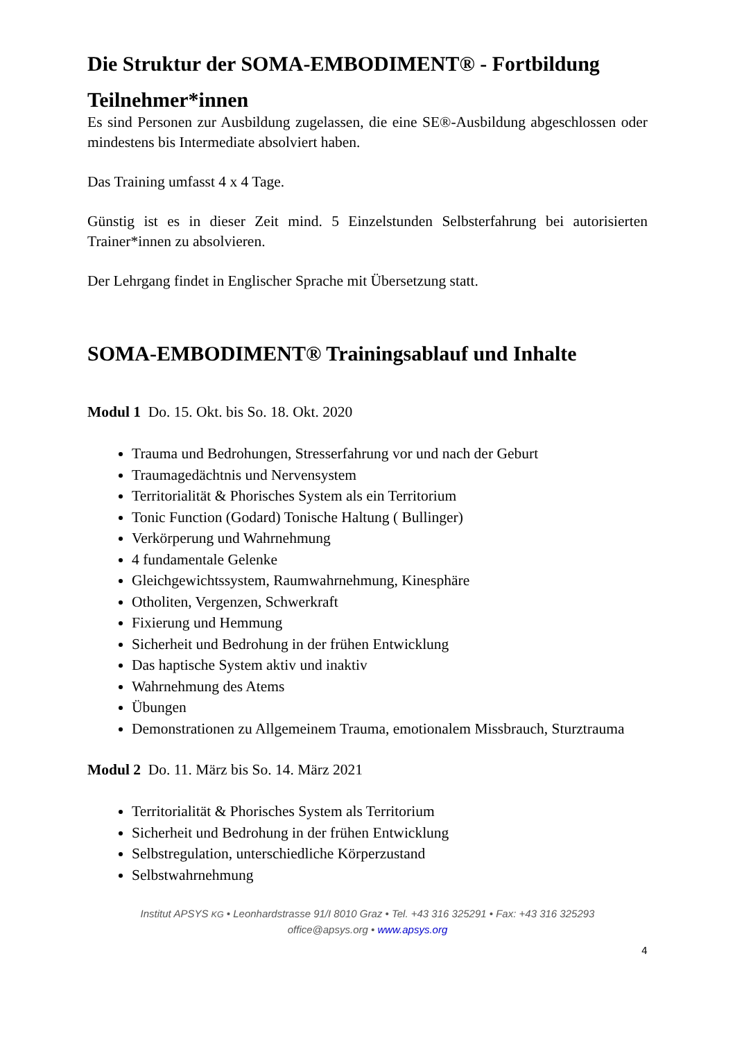Die Struktur der SOMA-EMBODIMENT® - Fortbildung
Teilnehmer*innen
Es sind Personen zur Ausbildung zugelassen, die eine SE®-Ausbildung abgeschlossen oder mindestens bis Intermediate absolviert haben.
Das Training umfasst 4 x 4 Tage.
Günstig ist es in dieser Zeit mind. 5 Einzelstunden Selbsterfahrung bei autorisierten Trainer*innen zu absolvieren.
Der Lehrgang findet in Englischer Sprache mit Übersetzung statt.
SOMA-EMBODIMENT® Trainingsablauf und Inhalte
Modul 1 Do. 15. Okt. bis So. 18. Okt. 2020
Trauma und Bedrohungen, Stresserfahrung vor und nach der Geburt
Traumagedächtnis und Nervensystem
Territorialität & Phorisches System als ein Territorium
Tonic Function (Godard) Tonische Haltung ( Bullinger)
Verkörperung und Wahrnehmung
4 fundamentale Gelenke
Gleichgewichtssystem, Raumwahrnehmung, Kinesphäre
Otholiten, Vergenzen, Schwerkraft
Fixierung und Hemmung
Sicherheit und Bedrohung in der frühen Entwicklung
Das haptische System aktiv und inaktiv
Wahrnehmung des Atems
Übungen
Demonstrationen zu Allgemeinem Trauma, emotionalem Missbrauch, Sturztrauma
Modul 2 Do. 11. März bis So. 14. März 2021
Territorialität & Phorisches System als Territorium
Sicherheit und Bedrohung in der frühen Entwicklung
Selbstregulation, unterschiedliche Körperzustand
Selbstwahrnehmung
Institut APSYS KG • Leonhardstrasse 91/I 8010 Graz • Tel. +43 316 325291 • Fax: +43 316 325293
office@apsys.org • www.apsys.org
4